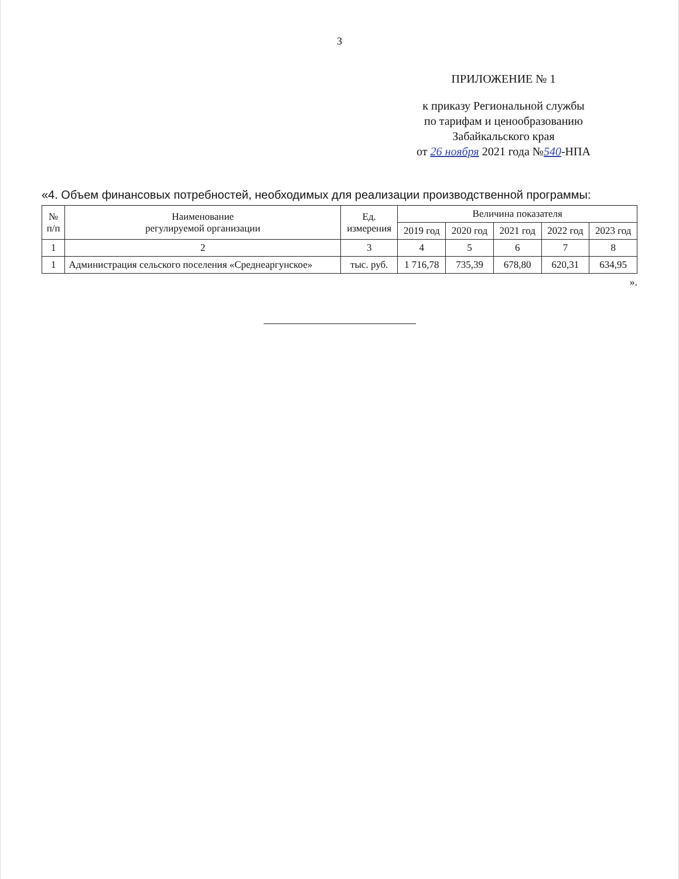3
ПРИЛОЖЕНИЕ № 1
к приказу Региональной службы
по тарифам и ценообразованию
Забайкальского края
от 26 ноября 2021 года №540-НПА
«4. Объем финансовых потребностей, необходимых для реализации производственной программы:
| № п/п | Наименование регулируемой организации | Ед. измерения | Величина показателя | | | | |
| --- | --- | --- | --- | --- | --- | --- | --- |
| | | | 2019 год | 2020 год | 2021 год | 2022 год | 2023 год |
| 1 | 2 | 3 | 4 | 5 | 6 | 7 | 8 |
| 1 | Администрация сельского поселения «Среднеаргунское» | тыс. руб. | 1 716,78 | 735,39 | 678,80 | 620,31 | 634,95 |
».